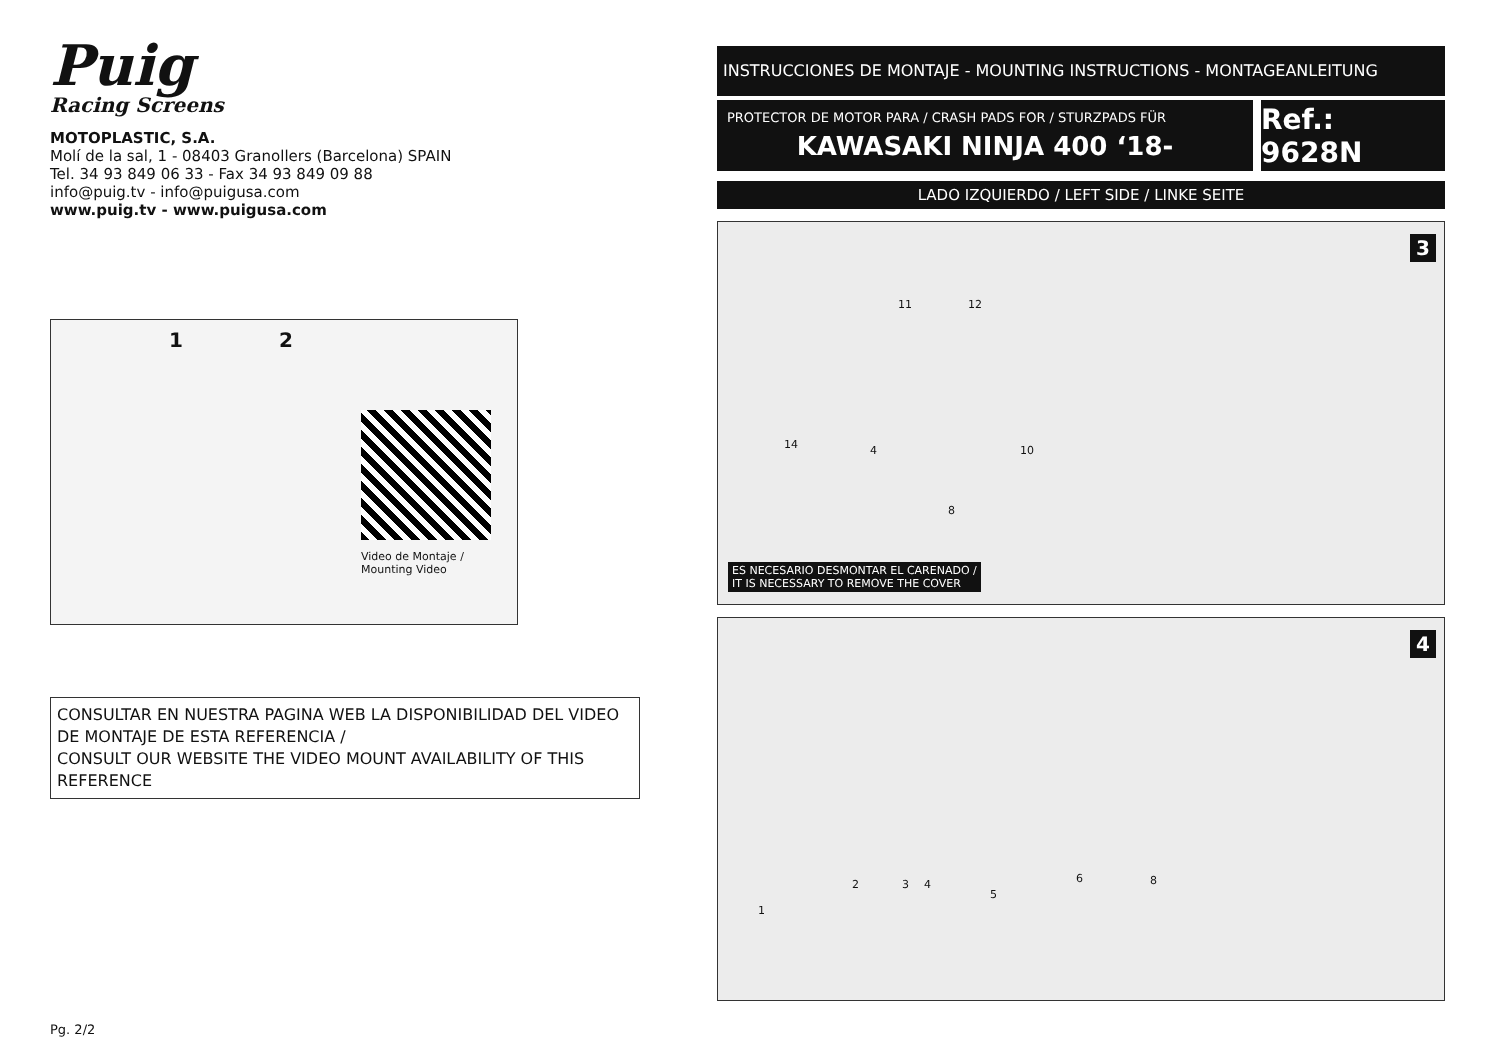Puig
Racing Screens
MOTOPLASTIC, S.A.
Molí de la sal, 1 - 08403 Granollers (Barcelona) SPAIN
Tel. 34 93 849 06 33 - Fax 34 93 849 09 88
info@puig.tv - info@puigusa.com
www.puig.tv - www.puigusa.com
1 2
Video de Montaje /
Mounting Video
CONSULTAR EN NUESTRA PAGINA WEB LA DISPONIBILIDAD DEL VIDEO DE MONTAJE DE ESTA REFERENCIA /
CONSULT OUR WEBSITE THE VIDEO MOUNT AVAILABILITY OF THIS REFERENCE
INSTRUCCIONES DE MONTAJE - MOUNTING INSTRUCTIONS - MONTAGEANLEITUNG
PROTECTOR DE MOTOR PARA / CRASH PADS FOR / STURZPADS FÜR
KAWASAKI NINJA 400 ‘18-
Ref.: 9628N
LADO IZQUIERDO / LEFT SIDE / LINKE SEITE
3
11 12
14 4 10
8
ES NECESARIO DESMONTAR EL CARENADO /
IT IS NECESSARY TO REMOVE THE COVER
4
1
2 3 4
5
6 8
Pg. 2/2